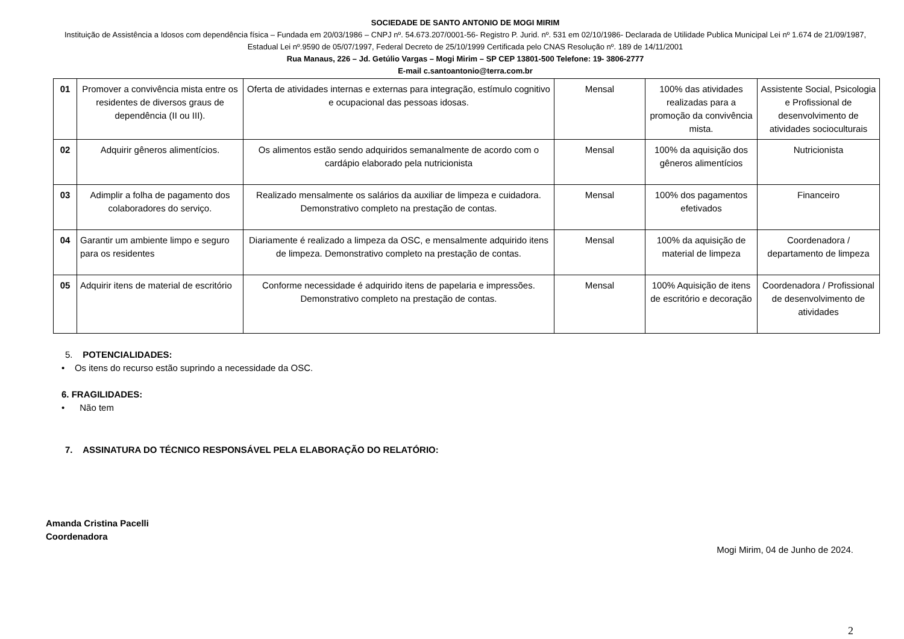SOCIEDADE DE SANTO ANTONIO DE MOGI MIRIM
Instituição de Assistência a Idosos com dependência física – Fundada em 20/03/1986 – CNPJ nº. 54.673.207/0001-56- Registro P. Jurid. nº. 531 em 02/10/1986- Declarada de Utilidade Publica Municipal Lei nº 1.674 de 21/09/1987, Estadual Lei nº.9590 de 05/07/1997, Federal Decreto de 25/10/1999 Certificada pelo CNAS Resolução nº. 189 de 14/11/2001
Rua Manaus, 226 – Jd. Getúlio Vargas – Mogi Mirim – SP CEP 13801-500 Telefone: 19- 3806-2777
E-mail c.santoantonio@terra.com.br
| 01 | Promover a convivência mista entre os residentes de diversos graus de dependência (II ou III). | Oferta de atividades internas e externas para integração, estímulo cognitivo e ocupacional das pessoas idosas. | Mensal | 100% das atividades realizadas para a promoção da convivência mista. | Assistente Social, Psicologia e Profissional de desenvolvimento de atividades socioculturais |
| 02 | Adquirir gêneros alimentícios. | Os alimentos estão sendo adquiridos semanalmente de acordo com o cardápio elaborado pela nutricionista | Mensal | 100% da aquisição dos gêneros alimentícios | Nutricionista |
| 03 | Adimplir a folha de pagamento dos colaboradores do serviço. | Realizado mensalmente os salários da auxiliar de limpeza e cuidadora. Demonstrativo completo na prestação de contas. | Mensal | 100% dos pagamentos efetivados | Financeiro |
| 04 | Garantir um ambiente limpo e seguro para os residentes | Diariamente é realizado a limpeza da OSC, e mensalmente adquirido itens de limpeza. Demonstrativo completo na prestação de contas. | Mensal | 100% da aquisição de material de limpeza | Coordenadora / departamento de limpeza |
| 05 | Adquirir itens de material de escritório | Conforme necessidade é adquirido itens de papelaria e impressões. Demonstrativo completo na prestação de contas. | Mensal | 100% Aquisição de itens de escritório e decoração | Coordenadora / Profissional de desenvolvimento de atividades |
5. POTENCIALIDADES:
• Os itens do recurso estão suprindo a necessidade da OSC.
6. FRAGILIDADES:
• Não tem
7. ASSINATURA DO TÉCNICO RESPONSÁVEL PELA ELABORAÇÃO DO RELATÓRIO:
Amanda Cristina Pacelli
Coordenadora
Mogi Mirim, 04 de Junho de 2024.
2